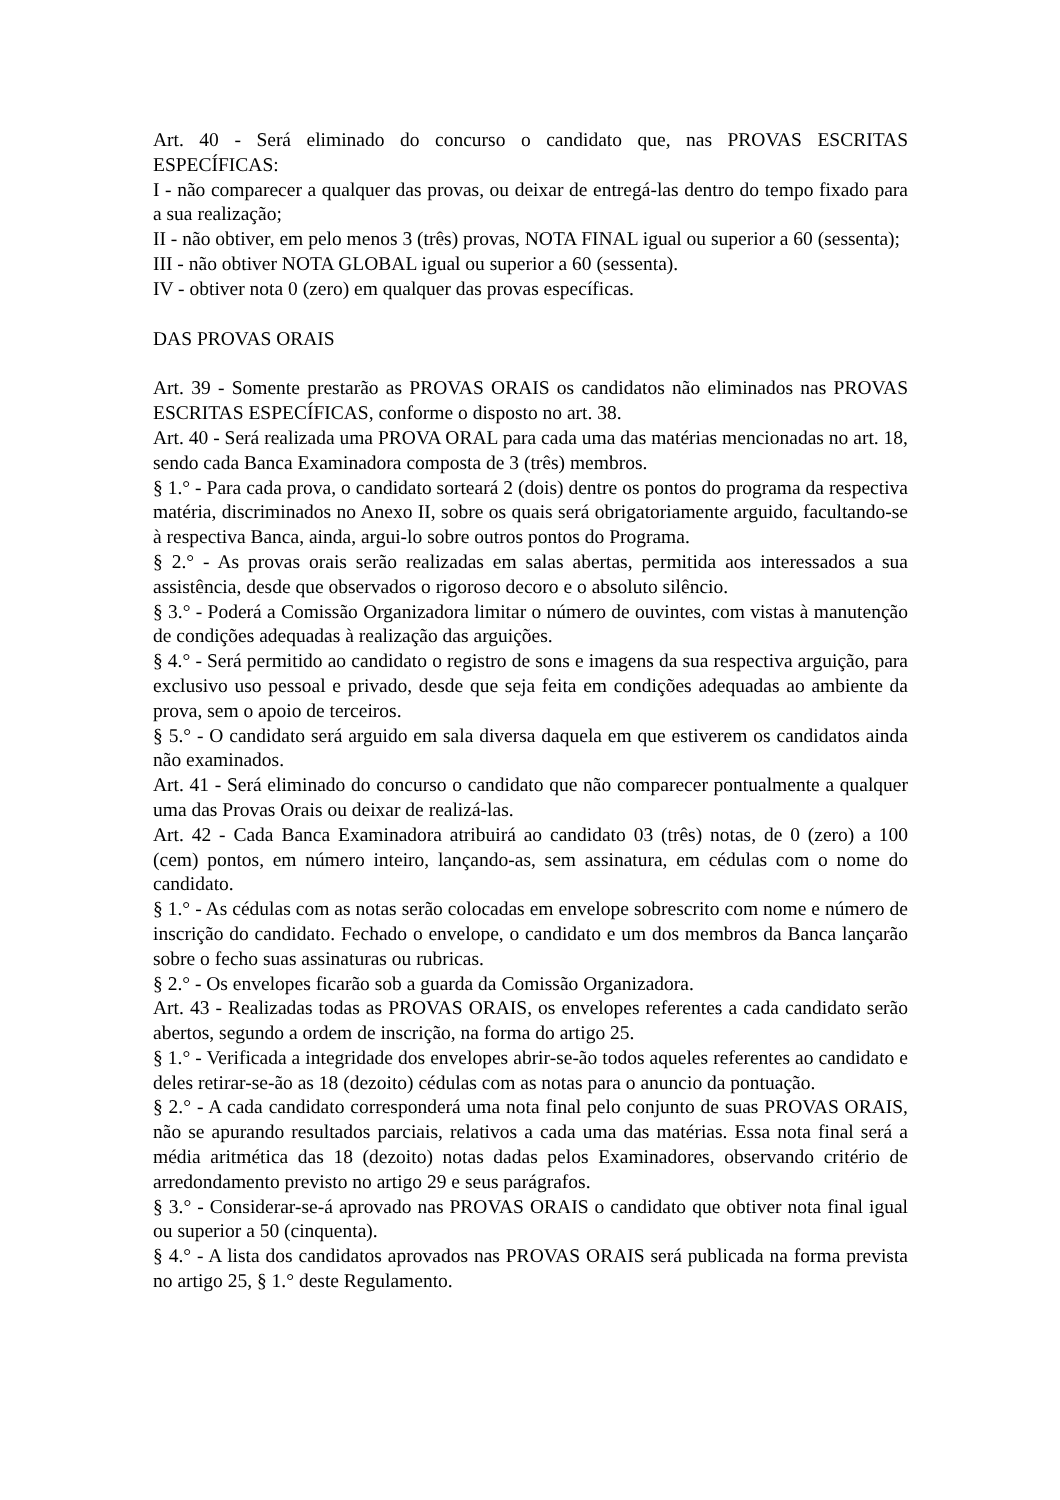Art. 40 - Será eliminado do concurso o candidato que, nas PROVAS ESCRITAS ESPECÍFICAS:
I - não comparecer a qualquer das provas, ou deixar de entregá-las dentro do tempo fixado para a sua realização;
II - não obtiver, em pelo menos 3 (três) provas, NOTA FINAL igual ou superior a 60 (sessenta);
III - não obtiver NOTA GLOBAL igual ou superior a 60 (sessenta).
IV - obtiver nota 0 (zero) em qualquer das provas específicas.
DAS PROVAS ORAIS
Art. 39 - Somente prestarão as PROVAS ORAIS os candidatos não eliminados nas PROVAS ESCRITAS ESPECÍFICAS, conforme o disposto no art. 38.
Art. 40 - Será realizada uma PROVA ORAL para cada uma das matérias mencionadas no art. 18, sendo cada Banca Examinadora composta de 3 (três) membros.
§ 1.° - Para cada prova, o candidato sorteará 2 (dois) dentre os pontos do programa da respectiva matéria, discriminados no Anexo II, sobre os quais será obrigatoriamente arguido, facultando-se à respectiva Banca, ainda, argui-lo sobre outros pontos do Programa.
§ 2.° - As provas orais serão realizadas em salas abertas, permitida aos interessados a sua assistência, desde que observados o rigoroso decoro e o absoluto silêncio.
§ 3.° - Poderá a Comissão Organizadora limitar o número de ouvintes, com vistas à manutenção de condições adequadas à realização das arguições.
§ 4.° - Será permitido ao candidato o registro de sons e imagens da sua respectiva arguição, para exclusivo uso pessoal e privado, desde que seja feita em condições adequadas ao ambiente da prova, sem o apoio de terceiros.
§ 5.° - O candidato será arguido em sala diversa daquela em que estiverem os candidatos ainda não examinados.
Art. 41 - Será eliminado do concurso o candidato que não comparecer pontualmente a qualquer uma das Provas Orais ou deixar de realizá-las.
Art. 42 - Cada Banca Examinadora atribuirá ao candidato 03 (três) notas, de 0 (zero) a 100 (cem) pontos, em número inteiro, lançando-as, sem assinatura, em cédulas com o nome do candidato.
§ 1.° - As cédulas com as notas serão colocadas em envelope sobrescrito com nome e número de inscrição do candidato. Fechado o envelope, o candidato e um dos membros da Banca lançarão sobre o fecho suas assinaturas ou rubricas.
§ 2.° - Os envelopes ficarão sob a guarda da Comissão Organizadora.
Art. 43 - Realizadas todas as PROVAS ORAIS, os envelopes referentes a cada candidato serão abertos, segundo a ordem de inscrição, na forma do artigo 25.
§ 1.° - Verificada a integridade dos envelopes abrir-se-ão todos aqueles referentes ao candidato e deles retirar-se-ão as 18 (dezoito) cédulas com as notas para o anuncio da pontuação.
§ 2.° - A cada candidato corresponderá uma nota final pelo conjunto de suas PROVAS ORAIS, não se apurando resultados parciais, relativos a cada uma das matérias. Essa nota final será a média aritmética das 18 (dezoito) notas dadas pelos Examinadores, observando critério de arredondamento previsto no artigo 29 e seus parágrafos.
§ 3.° - Considerar-se-á aprovado nas PROVAS ORAIS o candidato que obtiver nota final igual ou superior a 50 (cinquenta).
§ 4.° - A lista dos candidatos aprovados nas PROVAS ORAIS será publicada na forma prevista no artigo 25, § 1.° deste Regulamento.